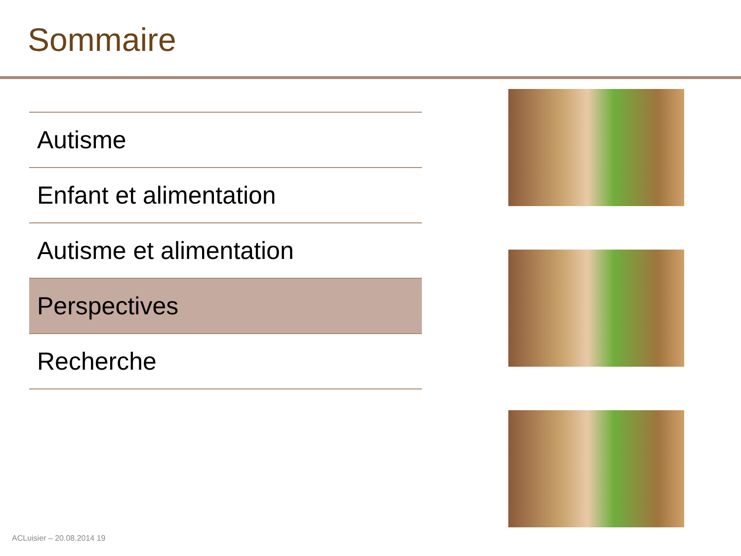Sommaire
Autisme
Enfant et alimentation
Autisme et alimentation
Perspectives
Recherche
ACLuisier – 20.08.2014 19